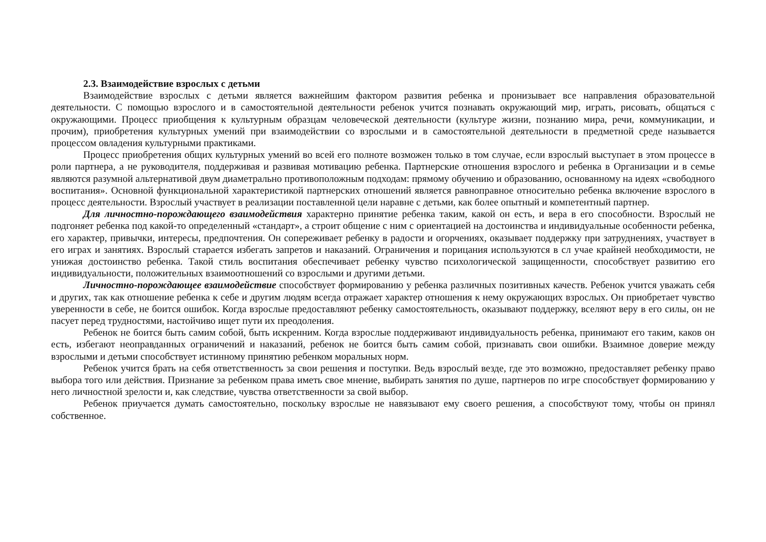2.3. Взаимодействие взрослых с детьми
Взаимодействие взрослых с детьми является важнейшим фактором развития ребенка и пронизывает все направления образовательной деятельности. С помощью взрослого и в самостоятельной деятельности ребенок учится познавать окружающий мир, играть, рисовать, общаться с окружающими. Процесс приобщения к культурным образцам человеческой деятельности (культуре жизни, познанию мира, речи, коммуникации, и прочим), приобретения культурных умений при взаимодействии со взрослыми и в самостоятельной деятельности в предметной среде называется процессом овладения культурными практиками.
Процесс приобретения общих культурных умений во всей его полноте возможен только в том случае, если взрослый выступает в этом процессе в роли партнера, а не руководителя, поддерживая и развивая мотивацию ребенка. Партнерские отношения взрослого и ребенка в Организации и в семье являются разумной альтернативой двум диаметрально противоположным подходам: прямому обучению и образованию, основанному на идеях «свободного воспитания». Основной функциональной характеристикой партнерских отношений является равноправное относительно ребенка включение взрослого в процесс деятельности. Взрослый участвует в реализации поставленной цели наравне с детьми, как более опытный и компетентный партнер.
Для личностно-порождающего взаимодействия характерно принятие ребенка таким, какой он есть, и вера в его способности. Взрослый не подгоняет ребенка под какой-то определенный «стандарт», а строит общение с ним с ориентацией на достоинства и индивидуальные особенности ребенка, его характер, привычки, интересы, предпочтения. Он сопереживает ребенку в радости и огорчениях, оказывает поддержку при затруднениях, участвует в его играх и занятиях. Взрослый старается избегать запретов и наказаний. Ограничения и порицания используются в сл учае крайней необходимости, не унижая достоинство ребенка. Такой стиль воспитания обеспечивает ребенку чувство психологической защищенности, способствует развитию его индивидуальности, положительных взаимоотношений со взрослыми и другими детьми.
Личностно-порождающее взаимодействие способствует формированию у ребенка различных позитивных качеств. Ребенок учится уважать себя и других, так как отношение ребенка к себе и другим людям всегда отражает характер отношения к нему окружающих взрослых. Он приобретает чувство уверенности в себе, не боится ошибок. Когда взрослые предоставляют ребенку самостоятельность, оказывают поддержку, вселяют веру в его силы, он не пасует перед трудностями, настойчиво ищет пути их преодоления.
Ребенок не боится быть самим собой, быть искренним. Когда взрослые поддерживают индивидуальность ребенка, принимают его таким, каков он есть, избегают неоправданных ограничений и наказаний, ребенок не боится быть самим собой, признавать свои ошибки. Взаимное доверие между взрослыми и детьми способствует истинному принятию ребенком моральных норм.
Ребенок учится брать на себя ответственность за свои решения и поступки. Ведь взрослый везде, где это возможно, предоставляет ребенку право выбора того или действия. Признание за ребенком права иметь свое мнение, выбирать занятия по душе, партнеров по игре способствует формированию у него личностной зрелости и, как следствие, чувства ответственности за свой выбор.
Ребенок приучается думать самостоятельно, поскольку взрослые не навязывают ему своего решения, а способствуют тому, чтобы он принял собственное.